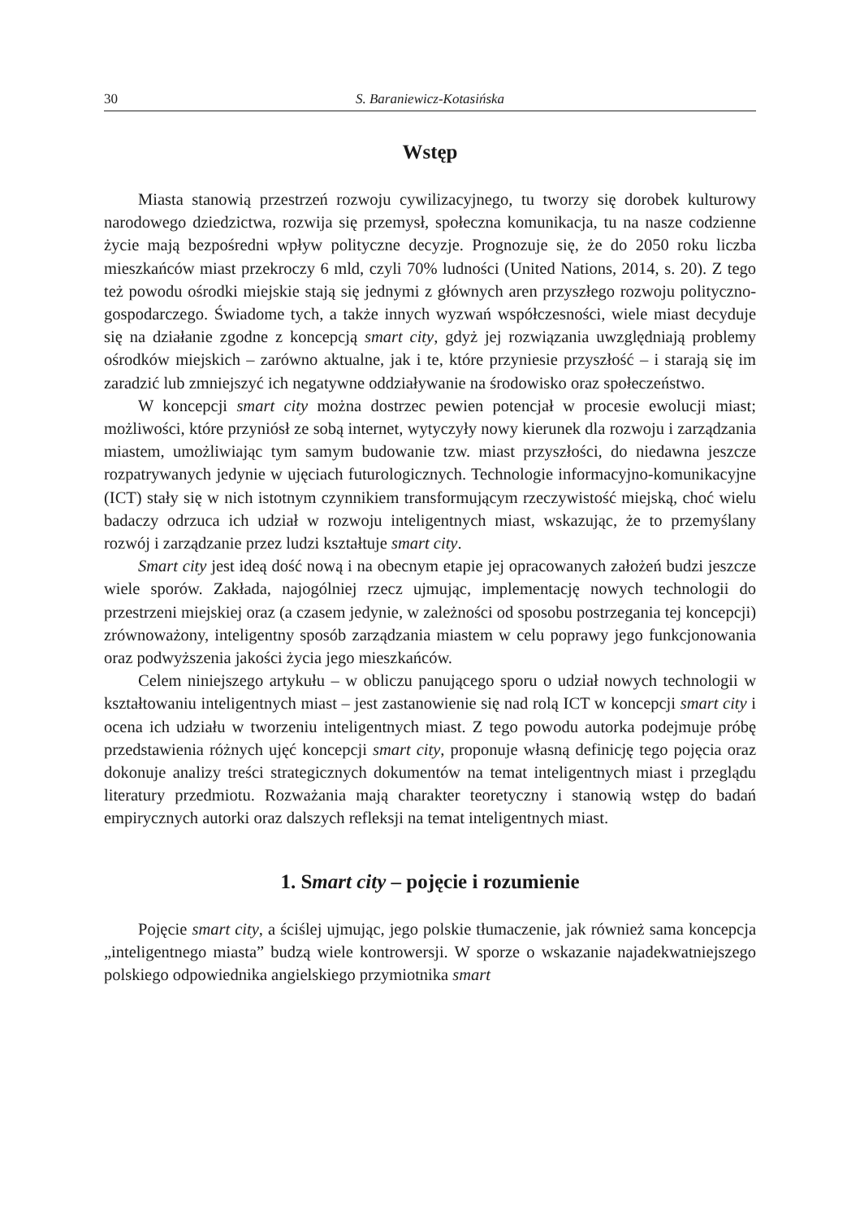30 S. Baraniewicz-Kotasińska
Wstęp
Miasta stanowią przestrzeń rozwoju cywilizacyjnego, tu tworzy się dorobek kulturowy narodowego dziedzictwa, rozwija się przemysł, społeczna komunikacja, tu na nasze codzienne życie mają bezpośredni wpływ polityczne decyzje. Prognozuje się, że do 2050 roku liczba mieszkańców miast przekroczy 6 mld, czyli 70% ludności (United Nations, 2014, s. 20). Z tego też powodu ośrodki miejskie stają się jednymi z głównych aren przyszłego rozwoju polityczno-gospodarczego. Świadome tych, a także innych wyzwań współczesności, wiele miast decyduje się na działanie zgodne z koncepcją smart city, gdyż jej rozwiązania uwzględniają problemy ośrodków miejskich – zarówno aktualne, jak i te, które przyniesie przyszłość – i starają się im zaradzić lub zmniejszyć ich negatywne oddziaływanie na środowisko oraz społeczeństwo.
W koncepcji smart city można dostrzec pewien potencjał w procesie ewolucji miast; możliwości, które przyniósł ze sobą internet, wytyczyły nowy kierunek dla rozwoju i zarządzania miastem, umożliwiając tym samym budowanie tzw. miast przyszłości, do niedawna jeszcze rozpatrywanych jedynie w ujęciach futurologicznych. Technologie informacyjno-komunikacyjne (ICT) stały się w nich istotnym czynnikiem transformującym rzeczywistość miejską, choć wielu badaczy odrzuca ich udział w rozwoju inteligentnych miast, wskazując, że to przemyślany rozwój i zarządzanie przez ludzi kształtuje smart city.
Smart city jest ideą dość nową i na obecnym etapie jej opracowanych założeń budzi jeszcze wiele sporów. Zakłada, najogólniej rzecz ujmując, implementację nowych technologii do przestrzeni miejskiej oraz (a czasem jedynie, w zależności od sposobu postrzegania tej koncepcji) zrównoważony, inteligentny sposób zarządzania miastem w celu poprawy jego funkcjonowania oraz podwyższenia jakości życia jego mieszkańców.
Celem niniejszego artykułu – w obliczu panującego sporu o udział nowych technologii w kształtowaniu inteligentnych miast – jest zastanowienie się nad rolą ICT w koncepcji smart city i ocena ich udziału w tworzeniu inteligentnych miast. Z tego powodu autorka podejmuje próbę przedstawienia różnych ujęć koncepcji smart city, proponuje własną definicję tego pojęcia oraz dokonuje analizy treści strategicznych dokumentów na temat inteligentnych miast i przeglądu literatury przedmiotu. Rozważania mają charakter teoretyczny i stanowią wstęp do badań empirycznych autorki oraz dalszych refleksji na temat inteligentnych miast.
1. Smart city – pojęcie i rozumienie
Pojęcie smart city, a ściślej ujmując, jego polskie tłumaczenie, jak również sama koncepcja „inteligentnego miasta” budzą wiele kontrowersji. W sporze o wskazanie najadekwatniejszego polskiego odpowiednika angielskiego przymiotnika smart